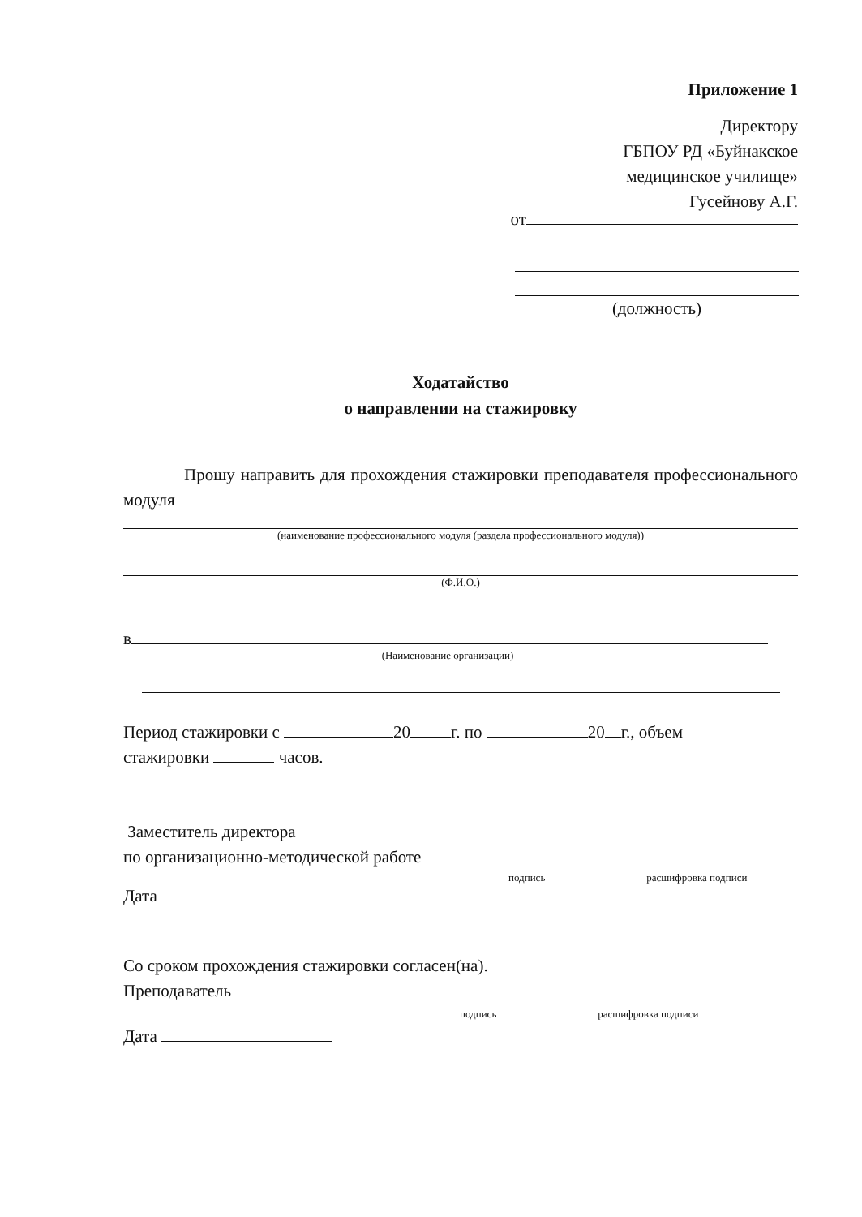Приложение 1
Директору
ГБПОУ РД «Буйнакское
медицинское училище»
Гусейнову А.Г.
от
(должность)
Ходатайство
о направлении на стажировку
Прошу направить для прохождения стажировки преподавателя профессионального модуля
(наименование профессионального модуля (раздела профессионального модуля))
(Ф.И.О.)
в
(Наименование организации)
Период стажировки с 20 г. по 20 г., объем
стажировки часов.
Заместитель директора
по организационно-методической работе
подпись расшифровка подписи
Дата
Со сроком прохождения стажировки согласен(на).
Преподаватель
подпись расшифровка подписи
Дата